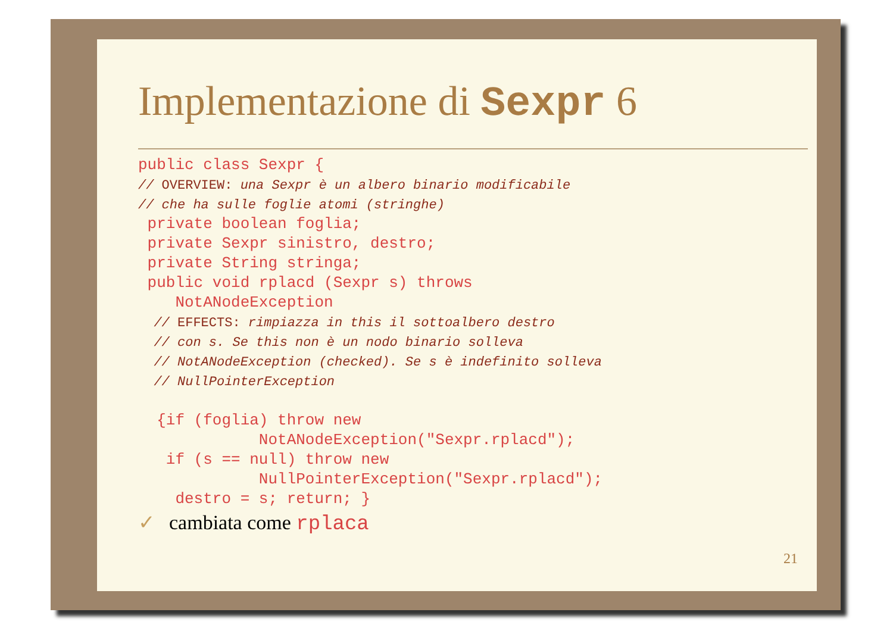Implementazione di Sexpr 6
public class Sexpr {
// OVERVIEW: una Sexpr è un albero binario modificabile
// che ha sulle foglie atomi (stringhe)
 private boolean foglia;
 private Sexpr sinistro, destro;
 private String stringa;
 public void rplacd (Sexpr s) throws
    NotANodeException
  // EFFECTS: rimpiazza in this il sottoalbero destro
  // con s. Se this non è un nodo binario solleva
  // NotANodeException (checked). Se s è indefinito solleva
  // NullPointerException

  {if (foglia) throw new
             NotANodeException("Sexpr.rplacd");
   if (s == null) throw new
             NullPointerException("Sexpr.rplacd");
    destro = s; return; }
✓ cambiata come rplaca
21